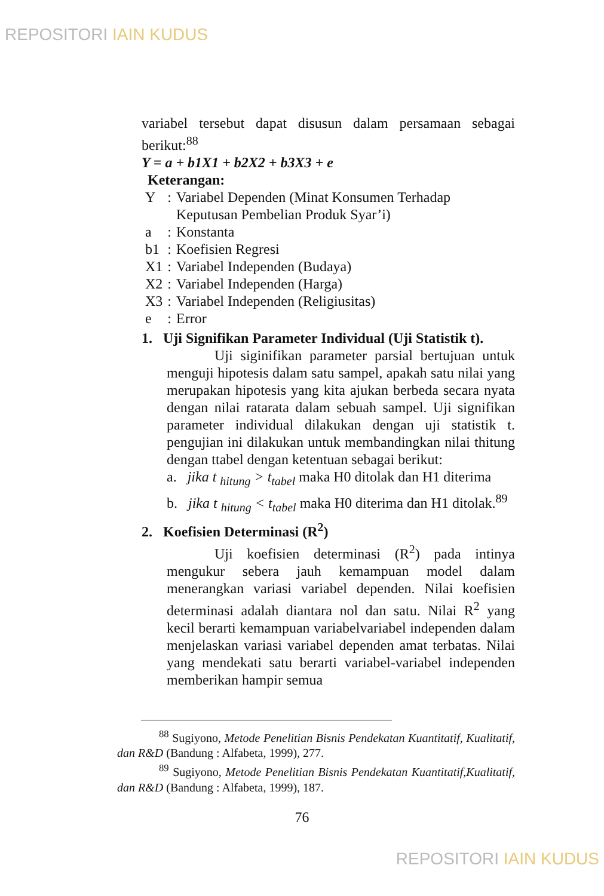REPOSITORI IAIN KUDUS
variabel tersebut dapat disusun dalam persamaan sebagai berikut:<sup>88</sup>
Y = a + b1X1 + b2X2 + b3X3 + e
Keterangan:
| Y | : | Variabel Dependen (Minat Konsumen Terhadap Keputusan Pembelian Produk Syar’i) |
| a | : | Konstanta |
| b1 | : | Koefisien Regresi |
| X1 | : | Variabel Independen (Budaya) |
| X2 | : | Variabel Independen (Harga) |
| X3 | : | Variabel Independen (Religiusitas) |
| e | : | Error |
1. Uji Signifikan Parameter Individual (Uji Statistik t).
Uji siginifikan parameter parsial bertujuan untuk menguji hipotesis dalam satu sampel, apakah satu nilai yang merupakan hipotesis yang kita ajukan berbeda secara nyata dengan nilai ratarata dalam sebuah sampel. Uji signifikan parameter individual dilakukan dengan uji statistik t. pengujian ini dilakukan untuk membandingkan nilai thitung dengan ttabel dengan ketentuan sebagai berikut:
a. jika t <sub>hitung</sub> > t<sub>tabel</sub> maka H0 ditolak dan H1 diterima
b. jika t <sub>hitung</sub> < t<sub>tabel</sub> maka H0 diterima dan H1 ditolak.<sup>89</sup>
2. Koefisien Determinasi (R<sup>2</sup>)
Uji koefisien determinasi (R<sup>2</sup>) pada intinya mengukur sebera jauh kemampuan model dalam menerangkan variasi variabel dependen. Nilai koefisien determinasi adalah diantara nol dan satu. Nilai R<sup>2</sup> yang kecil berarti kemampuan variabelvariabel independen dalam menjelaskan variasi variabel dependen amat terbatas. Nilai yang mendekati satu berarti variabel-variabel independen memberikan hampir semua
<sup>88</sup> Sugiyono, Metode Penelitian Bisnis Pendekatan Kuantitatif, Kualitatif, dan R&D (Bandung : Alfabeta, 1999), 277.
<sup>89</sup> Sugiyono, Metode Penelitian Bisnis Pendekatan Kuantitatif,Kualitatif, dan R&D (Bandung : Alfabeta, 1999), 187.
76
REPOSITORI IAIN KUDUS